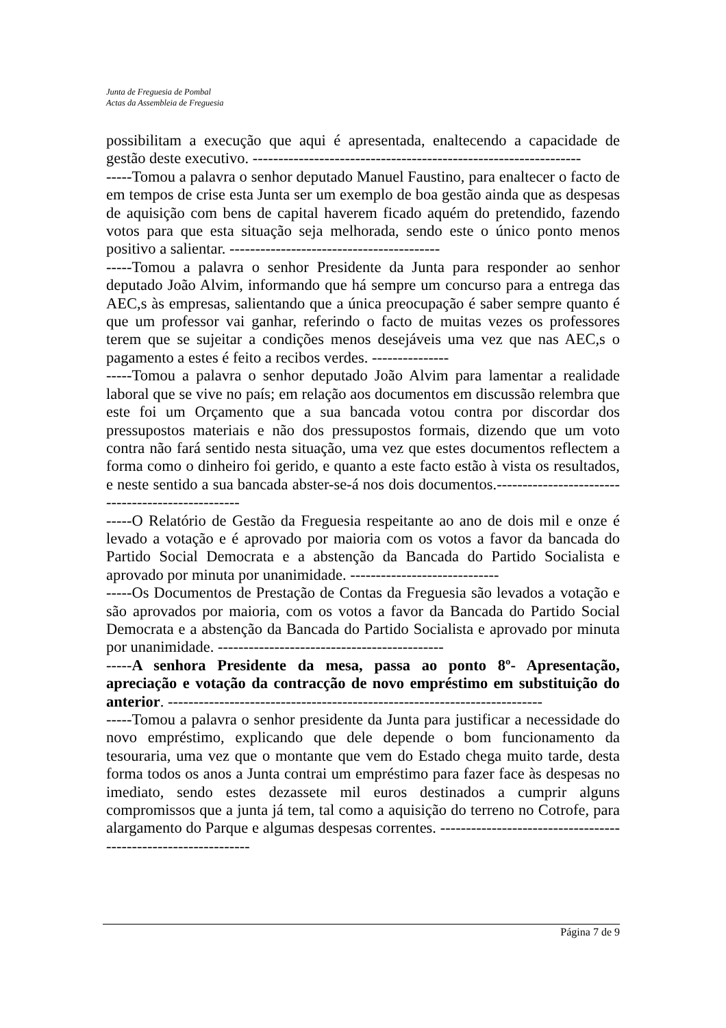Junta de Freguesia de Pombal
Actas da Assembleia de Freguesia
possibilitam a execução que aqui é apresentada, enaltecendo a capacidade de gestão deste executivo. ----------------------------------------------------------------
-----Tomou a palavra o senhor deputado Manuel Faustino, para enaltecer o facto de em tempos de crise esta Junta ser um exemplo de boa gestão ainda que as despesas de aquisição com bens de capital haverem ficado aquém do pretendido, fazendo votos para que esta situação seja melhorada, sendo este o único ponto menos positivo a salientar. -----------------------------------------
-----Tomou a palavra o senhor Presidente da Junta para responder ao senhor deputado João Alvim, informando que há sempre um concurso para a entrega das AEC,s às empresas, salientando que a única preocupação é saber sempre quanto é que um professor vai ganhar, referindo o facto de muitas vezes os professores terem que se sujeitar a condições menos desejáveis uma vez que nas AEC,s o pagamento a estes é feito a recibos verdes. ---------------
-----Tomou a palavra o senhor deputado João Alvim para lamentar a realidade laboral que se vive no país; em relação aos documentos em discussão relembra que este foi um Orçamento que a sua bancada votou contra por discordar dos pressupostos materiais e não dos pressupostos formais, dizendo que um voto contra não fará sentido nesta situação, uma vez que estes documentos reflectem a forma como o dinheiro foi gerido, e quanto a este facto estão à vista os resultados, e neste sentido a sua bancada abster-se-á nos dois documentos.--------------------------------------------------
-----O Relatório de Gestão da Freguesia respeitante ao ano de dois mil e onze é levado a votação e é aprovado por maioria com os votos a favor da bancada do Partido Social Democrata e a abstenção da Bancada do Partido Socialista e aprovado por minuta por unanimidade. -----------------------------
-----Os Documentos de Prestação de Contas da Freguesia são levados a votação e são aprovados por maioria, com os votos a favor da Bancada do Partido Social Democrata e a abstenção da Bancada do Partido Socialista e aprovado por minuta por unanimidade. --------------------------------------------
-----A senhora Presidente da mesa, passa ao ponto 8º- Apresentação, apreciação e votação da contracção de novo empréstimo em substituição do anterior. -------------------------------------------------------------------------
-----Tomou a palavra o senhor presidente da Junta para justificar a necessidade do novo empréstimo, explicando que dele depende o bom funcionamento da tesouraria, uma vez que o montante que vem do Estado chega muito tarde, desta forma todos os anos a Junta contrai um empréstimo para fazer face às despesas no imediato, sendo estes dezassete mil euros destinados a cumprir alguns compromissos que a junta já tem, tal como a aquisição do terreno no Cotrofe, para alargamento do Parque e algumas despesas correntes. ---------------------------------------------------------------
Página 7 de 9